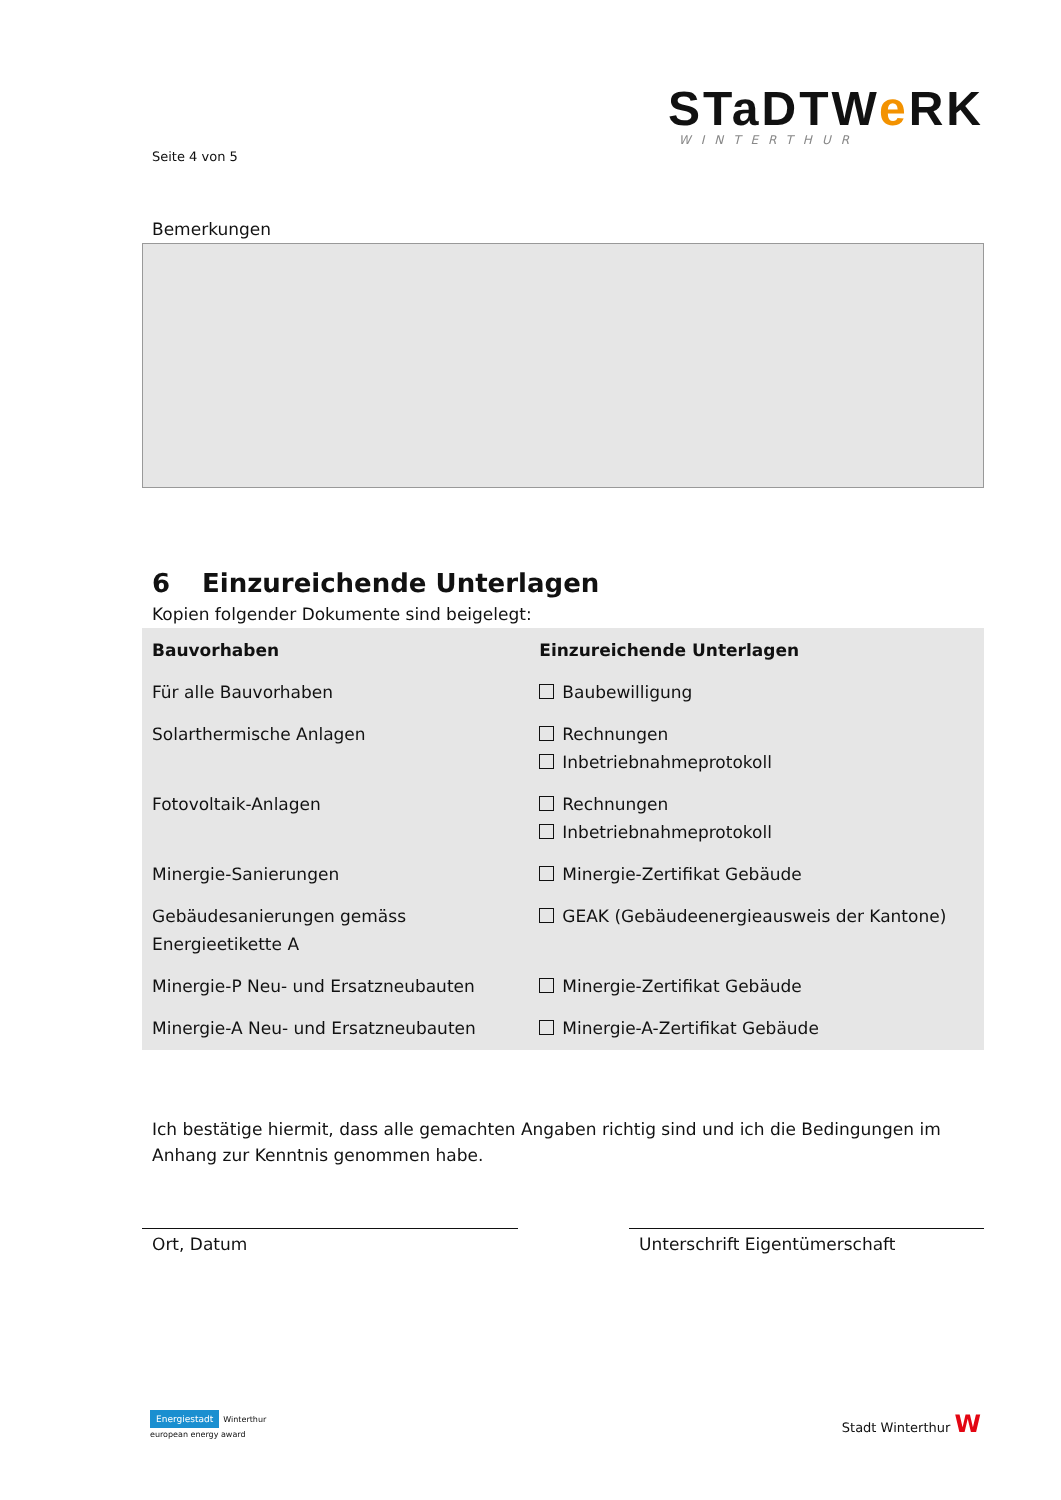STaDTWe RK
WINTERTHUR
Seite 4 von 5
Bemerkungen
6 Einzureichende Unterlagen
Kopien folgender Dokumente sind beigelegt:
| Bauvorhaben | Einzureichende Unterlagen |
| --- | --- |
| Für alle Bauvorhaben | Baubewilligung |
| Solarthermische Anlagen | Rechnungen Inbetriebnahmeprotokoll |
| Fotovoltaik-Anlagen | Rechnungen Inbetriebnahmeprotokoll |
| Minergie-Sanierungen | Minergie-Zertifikat Gebäude |
| Gebäudesanierungen gemäss Energieetikette A | GEAK (Gebäudeenergieausweis der Kantone) |
| Minergie-P Neu- und Ersatzneubauten | Minergie-Zertifikat Gebäude |
| Minergie-A Neu- und Ersatzneubauten | Minergie-A-Zertifikat Gebäude |
Ich bestätige hiermit, dass alle gemachten Angaben richtig sind und ich die Bedingungen im Anhang zur Kenntnis genommen habe.
Ort, Datum Unterschrift Eigentümerschaft
Energiestadt Winterthur
european energy award
Stadt Winterthur W